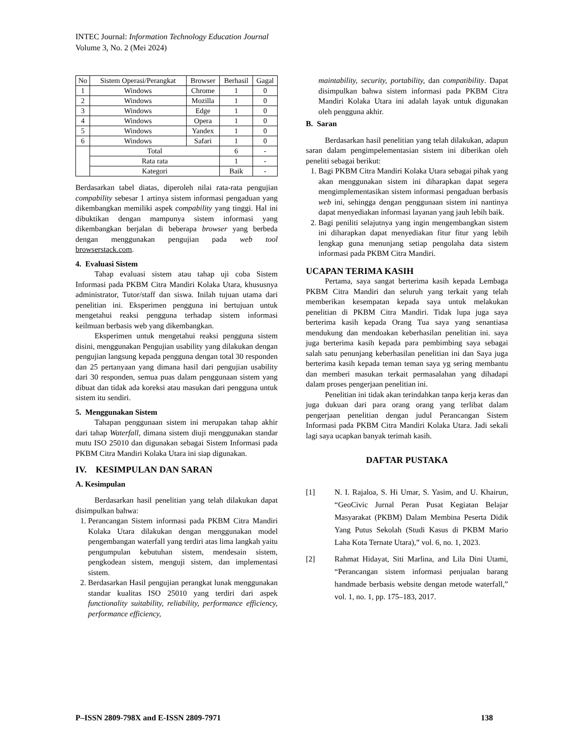INTEC Journal: Information Technology Education Journal
Volume 3, No. 2 (Mei 2024)
| No | Sistem Operasi/Perangkat | Browser | Berhasil | Gagal |
| --- | --- | --- | --- | --- |
| 1 | Windows | Chrome | 1 | 0 |
| 2 | Windows | Mozilla | 1 | 0 |
| 3 | Windows | Edge | 1 | 0 |
| 4 | Windows | Opera | 1 | 0 |
| 5 | Windows | Yandex | 1 | 0 |
| 6 | Windows | Safari | 1 | 0 |
| | Total | | 6 | - |
| | Rata rata | | 1 | - |
| | Kategori | | Baik | - |
Berdasarkan tabel diatas, diperoleh nilai rata-rata pengujian compability sebesar 1 artinya sistem informasi pengaduan yang dikembangkan memiliki aspek compability yang tinggi. Hal ini dibuktikan dengan mampunya sistem informasi yang dikembangkan berjalan di beberapa browser yang berbeda dengan menggunakan pengujian pada web tool browserstack.com.
4. Evaluasi Sistem
Tahap evaluasi sistem atau tahap uji coba Sistem Informasi pada PKBM Citra Mandiri Kolaka Utara, khususnya administrator, Tutor/staff dan siswa. Inilah tujuan utama dari penelitian ini. Eksperimen pengguna ini bertujuan untuk mengetahui reaksi pengguna terhadap sistem informasi keilmuan berbasis web yang dikembangkan.
Eksperimen untuk mengetahui reaksi pengguna sistem disini, menggunakan Pengujian usability yang dilakukan dengan pengujian langsung kepada pengguna dengan total 30 responden dan 25 pertanyaan yang dimana hasil dari pengujian usability dari 30 responden, semua puas dalam penggunaan sistem yang dibuat dan tidak ada koreksi atau masukan dari pengguna untuk sistem itu sendiri.
5. Menggunakan Sistem
Tahapan penggunaan sistem ini merupakan tahap akhir dari tahap Waterfall, dimana sistem diuji menggunakan standar mutu ISO 25010 dan digunakan sebagai Sistem Informasi pada PKBM Citra Mandiri Kolaka Utara ini siap digunakan.
IV. KESIMPULAN DAN SARAN
A. Kesimpulan
Berdasarkan hasil penelitian yang telah dilakukan dapat disimpulkan bahwa:
1. Perancangan Sistem informasi pada PKBM Citra Mandiri Kolaka Utara dilakukan dengan menggunakan model pengembangan waterfall yang terdiri atas lima langkah yaitu pengumpulan kebutuhan sistem, mendesain sistem, pengkodean sistem, menguji sistem, dan implementasi sistem.
2. Berdasarkan Hasil pengujian perangkat lunak menggunakan standar kualitas ISO 25010 yang terdiri dari aspek functionality suitability, reliability, performance efficiency, performance efficiency,
maintability, security, portability, dan compatibility. Dapat disimpulkan bahwa sistem informasi pada PKBM Citra Mandiri Kolaka Utara ini adalah layak untuk digunakan oleh pengguna akhir.
B. Saran
Berdasarkan hasil penelitian yang telah dilakukan, adapun saran dalam pengimpelementasian sistem ini diberikan oleh peneliti sebagai berikut:
1. Bagi PKBM Citra Mandiri Kolaka Utara sebagai pihak yang akan menggunakan sistem ini diharapkan dapat segera mengimplementasikan sistem informasi pengaduan berbasis web ini, sehingga dengan penggunaan sistem ini nantinya dapat menyediakan informasi layanan yang jauh lebih baik.
2. Bagi peniliti selajutnya yang ingin mengembangkan sistem ini diharapkan dapat menyediakan fitur fitur yang lebih lengkap guna menunjang setiap pengolaha data sistem informasi pada PKBM Citra Mandiri.
UCAPAN TERIMA KASIH
Pertama, saya sangat berterima kasih kepada Lembaga PKBM Citra Mandiri dan seluruh yang terkait yang telah memberikan kesempatan kepada saya untuk melakukan penelitian di PKBM Citra Mandiri. Tidak lupa juga saya berterima kasih kepada Orang Tua saya yang senantiasa mendukung dan mendoakan keberhasilan penelitian ini. saya juga berterima kasih kepada para pembimbing saya sebagai salah satu penunjang keberhasilan penelitian ini dan Saya juga berterima kasih kepada teman teman saya yg sering membantu dan memberi masukan terkait permasalahan yang dihadapi dalam proses pengerjaan penelitian ini.
Penelitian ini tidak akan terindahkan tanpa kerja keras dan juga dukuan dari para orang orang yang terlibat dalam pengerjaan penelitian dengan judul Perancangan Sistem Informasi pada PKBM Citra Mandiri Kolaka Utara. Jadi sekali lagi saya ucapkan banyak terimah kasih.
DAFTAR PUSTAKA
[1] N. I. Rajaloa, S. Hi Umar, S. Yasim, and U. Khairun, “GeoCivic Jurnal Peran Pusat Kegiatan Belajar Masyarakat (PKBM) Dalam Membina Peserta Didik Yang Putus Sekolah (Studi Kasus di PKBM Mario Laha Kota Ternate Utara),” vol. 6, no. 1, 2023.
[2] Rahmat Hidayat, Siti Marlina, and Lila Dini Utami, “Perancangan sistem informasi penjualan barang handmade berbasis website dengan metode waterfall,” vol. 1, no. 1, pp. 175–183, 2017.
P–ISSN 2809-798X and E-ISSN 2809-7971 138